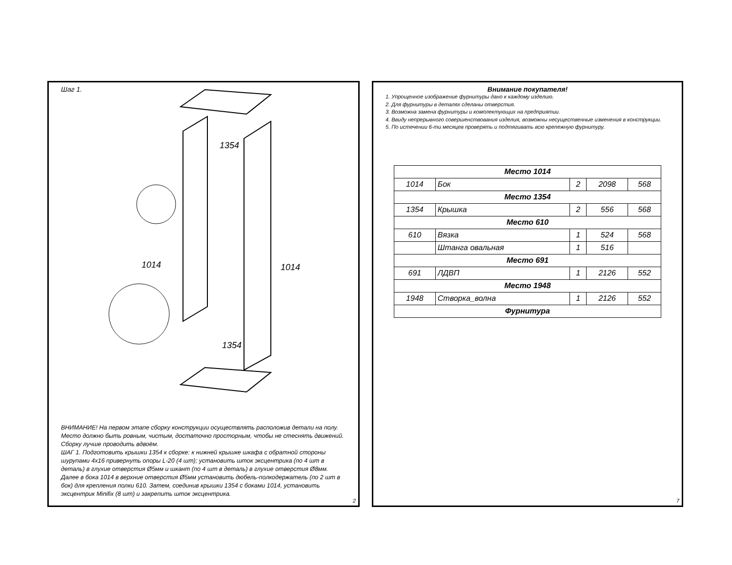Шаг 1.
1354
1014
1014
1354
ВНИМАНИЕ! На первом этапе сборку конструкции осуществлять расположив детали на полу. Место должно быть ровным, чистым, достаточно просторным, чтобы не стеснять движений. Сборку лучше проводить вдвоём.
ШАГ 1. Подготовить крышки 1354 к сборке: к нижней крышке шкафа с обратной стороны шурупами 4х16 привернуть опоры L-20 (4 шт); установить шток эксцентрика (по 4 шт в деталь) в глухие отверстия Ø5мм и шкант (по 4 шт в деталь) в глухие отверстия Ø8мм. Далее в бока 1014 в верхние отверстия Ø5мм установить дюбель-полкодержатель (по 2 шт в бок) для крепления полки 610. Затем, соединив крышки 1354 с боками 1014, установить эксцентрик Minifix (8 шт) и закрепить шток эксцентрика.
2
Внимание покупателя!
1. Упрощенное изображение фурнитуры дано к каждому изделию.
2. Для фурнитуры в деталях сделаны отверстия.
3. Возможна замена фурнитуры и комплектующих на предприятии.
4. Ввиду непрерывного совершенствования изделия, возможны несущественные изменения в конструкции.
5. По истечении 6-ти месяцев проверять и подтягивать всю крепежную фурнитуру.
| Место 1014 | | | | |
| 1014 | Бок | 2 | 2098 | 568 |
| Место 1354 | | | | |
| 1354 | Крышка | 2 | 556 | 568 |
| Место 610 | | | | |
| 610 | Вязка | 1 | 524 | 568 |
| | Штанга овальная | 1 | 516 | |
| Место 691 | | | | |
| 691 | ЛДВП | 1 | 2126 | 552 |
| Место 1948 | | | | |
| 1948 | Створка_волна | 1 | 2126 | 552 |
| Фурнитура | | | | |
7